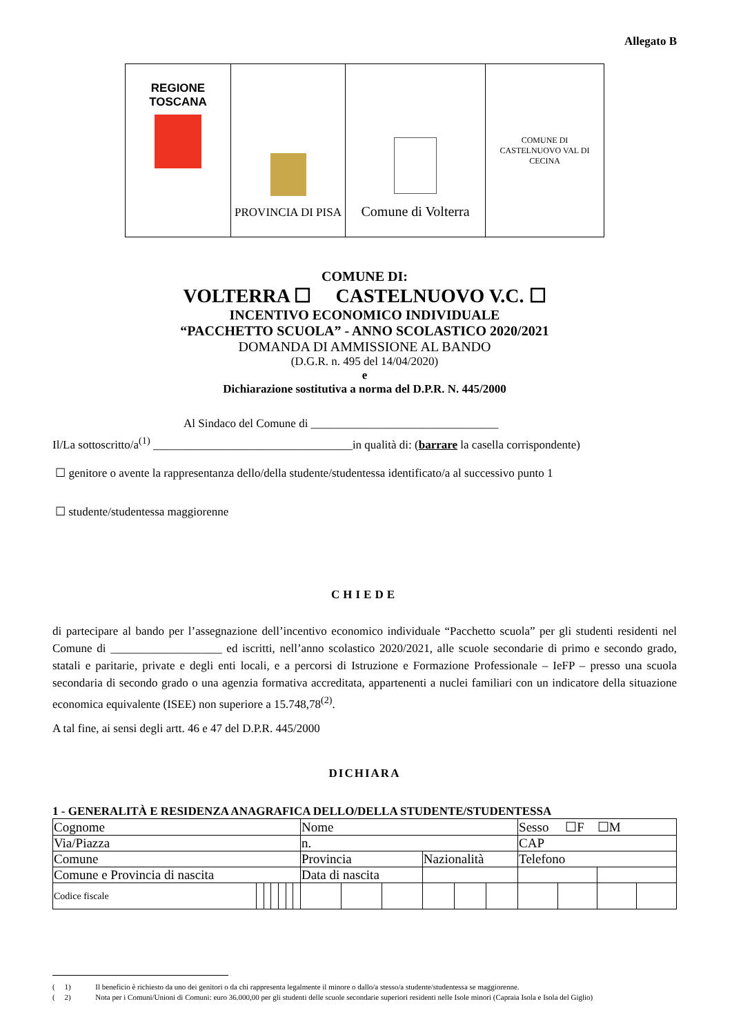Allegato B
| REGIONE TOSCANA | PROVINCIA DI PISA | Comune di Volterra | COMUNE DI CASTELNUOVO VAL DI CECINA |
COMUNE DI:
VOLTERRA ☐ CASTELNUOVO V.C. ☐
INCENTIVO ECONOMICO INDIVIDUALE
“PACCHETTO SCUOLA” - ANNO SCOLASTICO 2020/2021
DOMANDA DI AMMISSIONE AL BANDO
(D.G.R. n. 495 del 14/04/2020)
e
Dichiarazione sostitutiva a norma del D.P.R. N. 445/2000
Al Sindaco del Comune di ________________________________
Il/La sottoscritto/a<sup>(1)</sup> __________________________________in qualità di: (barrare la casella corrispondente)
☐ genitore o avente la rappresentanza dello/della studente/studentessa identificato/a al successivo punto 1
☐ studente/studentessa maggiorenne
CHIEDE
di partecipare al bando per l’assegnazione dell’incentivo economico individuale “Pacchetto scuola” per gli studenti residenti nel Comune di ___________________ ed iscritti, nell’anno scolastico 2020/2021, alle scuole secondarie di primo e secondo grado, statali e paritarie, private e degli enti locali, e a percorsi di Istruzione e Formazione Professionale – IeFP – presso una scuola secondaria di secondo grado o una agenzia formativa accreditata, appartenenti a nuclei familiari con un indicatore della situazione economica equivalente (ISEE) non superiore a 15.748,78<sup>(2)</sup>.
A tal fine, ai sensi degli artt. 46 e 47 del D.P.R. 445/2000
DICHIARA
1 - GENERALITÀ E RESIDENZA ANAGRAFICA DELLO/DELLA STUDENTE/STUDENTESSA
| Cognome | | | | | | | Nome | | | | | | Sesso ☐F ☐M | | | |
| Via/Piazza | | | | | | | n. | | | | | | CAP | | | |
| Comune | | | | | | | Provincia | | | Nazionalità | | | Telefono | | | |
| Comune e Provincia di nascita | | | | | | | Data di nascita | | | | | | | | | |
| Codice fiscale | | | | | | | | | | | | | | | | |
( 1) Il beneficio è richiesto da uno dei genitori o da chi rappresenta legalmente il minore o dallo/a stesso/a studente/studentessa se maggiorenne.
( 2) Nota per i Comuni/Unioni di Comuni: euro 36.000,00 per gli studenti delle scuole secondarie superiori residenti nelle Isole minori (Capraia Isola e Isola del Giglio)